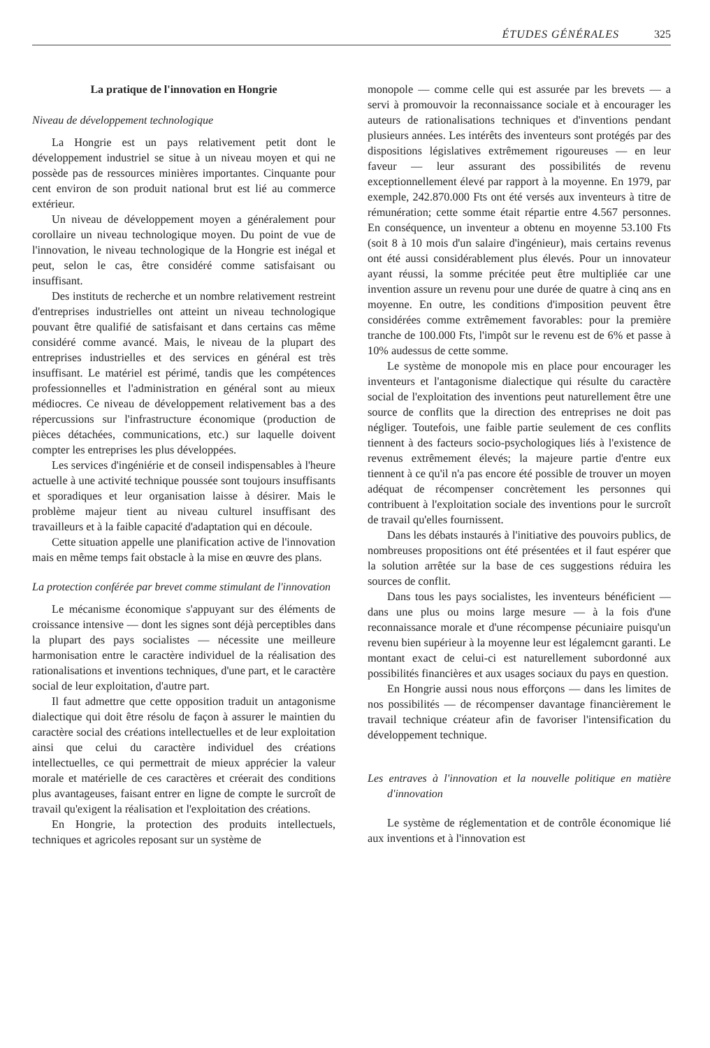ÉTUDES GÉNÉRALES 325
La pratique de l'innovation en Hongrie
Niveau de développement technologique
La Hongrie est un pays relativement petit dont le développement industriel se situe à un niveau moyen et qui ne possède pas de ressources minières importantes. Cinquante pour cent environ de son produit national brut est lié au commerce extérieur.
Un niveau de développement moyen a généralement pour corollaire un niveau technologique moyen. Du point de vue de l'innovation, le niveau technologique de la Hongrie est inégal et peut, selon le cas, être considéré comme satisfaisant ou insuffisant.
Des instituts de recherche et un nombre relativement restreint d'entreprises industrielles ont atteint un niveau technologique pouvant être qualifié de satisfaisant et dans certains cas même considéré comme avancé. Mais, le niveau de la plupart des entreprises industrielles et des services en général est très insuffisant. Le matériel est périmé, tandis que les compétences professionnelles et l'administration en général sont au mieux médiocres. Ce niveau de développement relativement bas a des répercussions sur l'infrastructure économique (production de pièces détachées, communications, etc.) sur laquelle doivent compter les entreprises les plus développées.
Les services d'ingéniérie et de conseil indispensables à l'heure actuelle à une activité technique poussée sont toujours insuffisants et sporadiques et leur organisation laisse à désirer. Mais le problème majeur tient au niveau culturel insuffisant des travailleurs et à la faible capacité d'adaptation qui en découle.
Cette situation appelle une planification active de l'innovation mais en même temps fait obstacle à la mise en œuvre des plans.
La protection conférée par brevet comme stimulant de l'innovation
Le mécanisme économique s'appuyant sur des éléments de croissance intensive — dont les signes sont déjà perceptibles dans la plupart des pays socialistes — nécessite une meilleure harmonisation entre le caractère individuel de la réalisation des rationalisations et inventions techniques, d'une part, et le caractère social de leur exploitation, d'autre part.
Il faut admettre que cette opposition traduit un antagonisme dialectique qui doit être résolu de façon à assurer le maintien du caractère social des créations intellectuelles et de leur exploitation ainsi que celui du caractère individuel des créations intellectuelles, ce qui permettrait de mieux apprécier la valeur morale et matérielle de ces caractères et créerait des conditions plus avantageuses, faisant entrer en ligne de compte le surcroît de travail qu'exigent la réalisation et l'exploitation des créations.
En Hongrie, la protection des produits intellectuels, techniques et agricoles reposant sur un système de
monopole — comme celle qui est assurée par les brevets — a servi à promouvoir la reconnaissance sociale et à encourager les auteurs de rationalisations techniques et d'inventions pendant plusieurs années. Les intérêts des inventeurs sont protégés par des dispositions législatives extrêmement rigoureuses — en leur faveur — leur assurant des possibilités de revenu exceptionnellement élevé par rapport à la moyenne. En 1979, par exemple, 242.870.000 Fts ont été versés aux inventeurs à titre de rémunération; cette somme était répartie entre 4.567 personnes. En conséquence, un inventeur a obtenu en moyenne 53.100 Fts (soit 8 à 10 mois d'un salaire d'ingénieur), mais certains revenus ont été aussi considérablement plus élevés. Pour un innovateur ayant réussi, la somme précitée peut être multipliée car une invention assure un revenu pour une durée de quatre à cinq ans en moyenne. En outre, les conditions d'imposition peuvent être considérées comme extrêmement favorables: pour la première tranche de 100.000 Fts, l'impôt sur le revenu est de 6% et passe à 10% audessus de cette somme.
Le système de monopole mis en place pour encourager les inventeurs et l'antagonisme dialectique qui résulte du caractère social de l'exploitation des inventions peut naturellement être une source de conflits que la direction des entreprises ne doit pas négliger. Toutefois, une faible partie seulement de ces conflits tiennent à des facteurs socio-psychologiques liés à l'existence de revenus extrêmement élevés; la majeure partie d'entre eux tiennent à ce qu'il n'a pas encore été possible de trouver un moyen adéquat de récompenser concrètement les personnes qui contribuent à l'exploitation sociale des inventions pour le surcroît de travail qu'elles fournissent.
Dans les débats instaurés à l'initiative des pouvoirs publics, de nombreuses propositions ont été présentées et il faut espérer que la solution arrêtée sur la base de ces suggestions réduira les sources de conflit.
Dans tous les pays socialistes, les inventeurs bénéficient — dans une plus ou moins large mesure — à la fois d'une reconnaissance morale et d'une récompense pécuniaire puisqu'un revenu bien supérieur à la moyenne leur est légalemcnt garanti. Le montant exact de celui-ci est naturellement subordonné aux possibilités financières et aux usages sociaux du pays en question.
En Hongrie aussi nous nous efforçons — dans les limites de nos possibilités — de récompenser davantage financièrement le travail technique créateur afin de favoriser l'intensification du développement technique.
Les entraves à l'innovation et la nouvelle politique en matière d'innovation
Le système de réglementation et de contrôle économique lié aux inventions et à l'innovation est